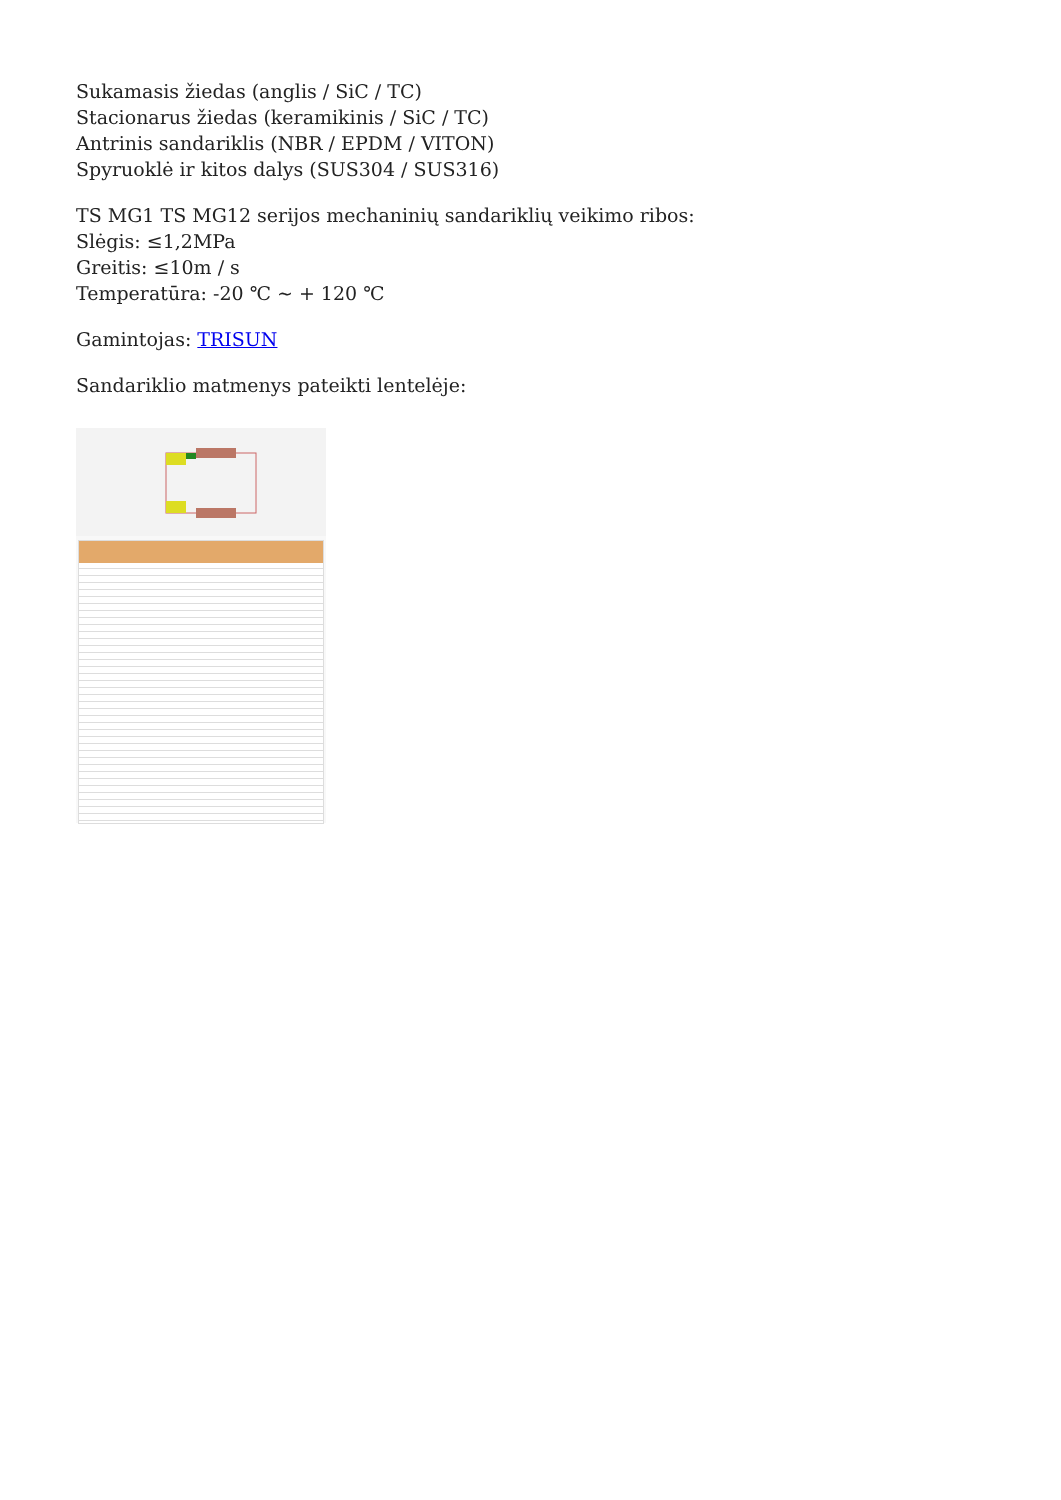Sukamasis žiedas (anglis / SiC / TC)
Stacionarus žiedas (keramikinis / SiC / TC)
Antrinis sandariklis (NBR / EPDM / VITON)
Spyruoklė ir kitos dalys (SUS304 / SUS316)
TS MG1 TS MG12 serijos mechaninių sandariklių veikimo ribos:
Slėgis: ≤1,2MPa
Greitis: ≤10m / s
Temperatūra: -20 ℃ ~ + 120 ℃
Gamintojas: TRISUN
Sandariklio matmenys pateikti lentelėje: